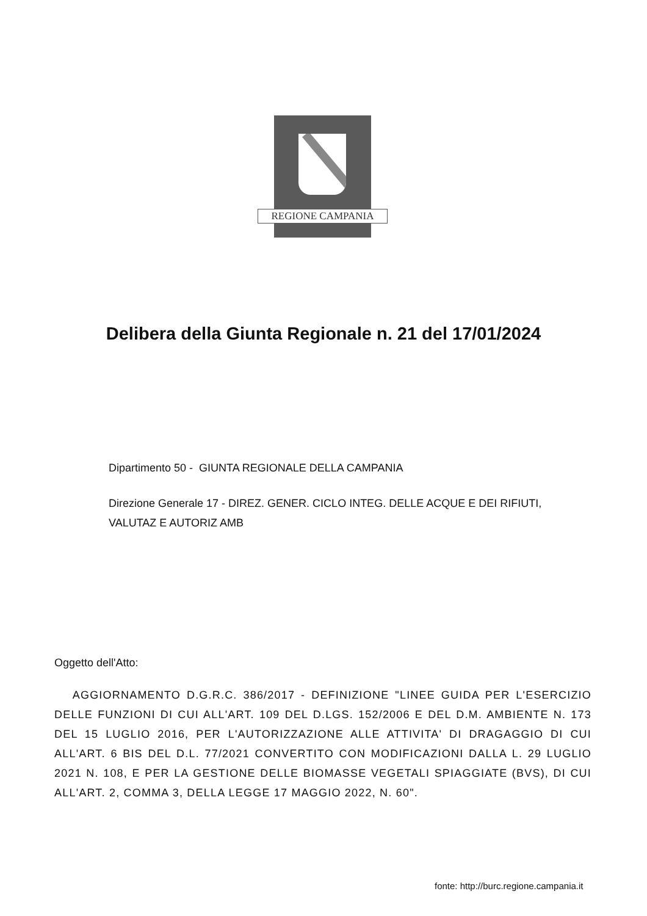REGIONE CAMPANIA
Delibera della Giunta Regionale n. 21 del 17/01/2024
Dipartimento 50 - GIUNTA REGIONALE DELLA CAMPANIA
Direzione Generale 17 - DIREZ. GENER. CICLO INTEG. DELLE ACQUE E DEI RIFIUTI, VALUTAZ E AUTORIZ AMB
Oggetto dell'Atto:
AGGIORNAMENTO D.G.R.C. 386/2017 - DEFINIZIONE "LINEE GUIDA PER L'ESERCIZIO DELLE FUNZIONI DI CUI ALL'ART. 109 DEL D.LGS. 152/2006 E DEL D.M. AMBIENTE N. 173 DEL 15 LUGLIO 2016, PER L'AUTORIZZAZIONE ALLE ATTIVITA' DI DRAGAGGIO DI CUI ALL'ART. 6 BIS DEL D.L. 77/2021 CONVERTITO CON MODIFICAZIONI DALLA L. 29 LUGLIO 2021 N. 108, E PER LA GESTIONE DELLE BIOMASSE VEGETALI SPIAGGIATE (BVS), DI CUI ALL'ART. 2, COMMA 3, DELLA LEGGE 17 MAGGIO 2022, N. 60".
fonte: http://burc.regione.campania.it